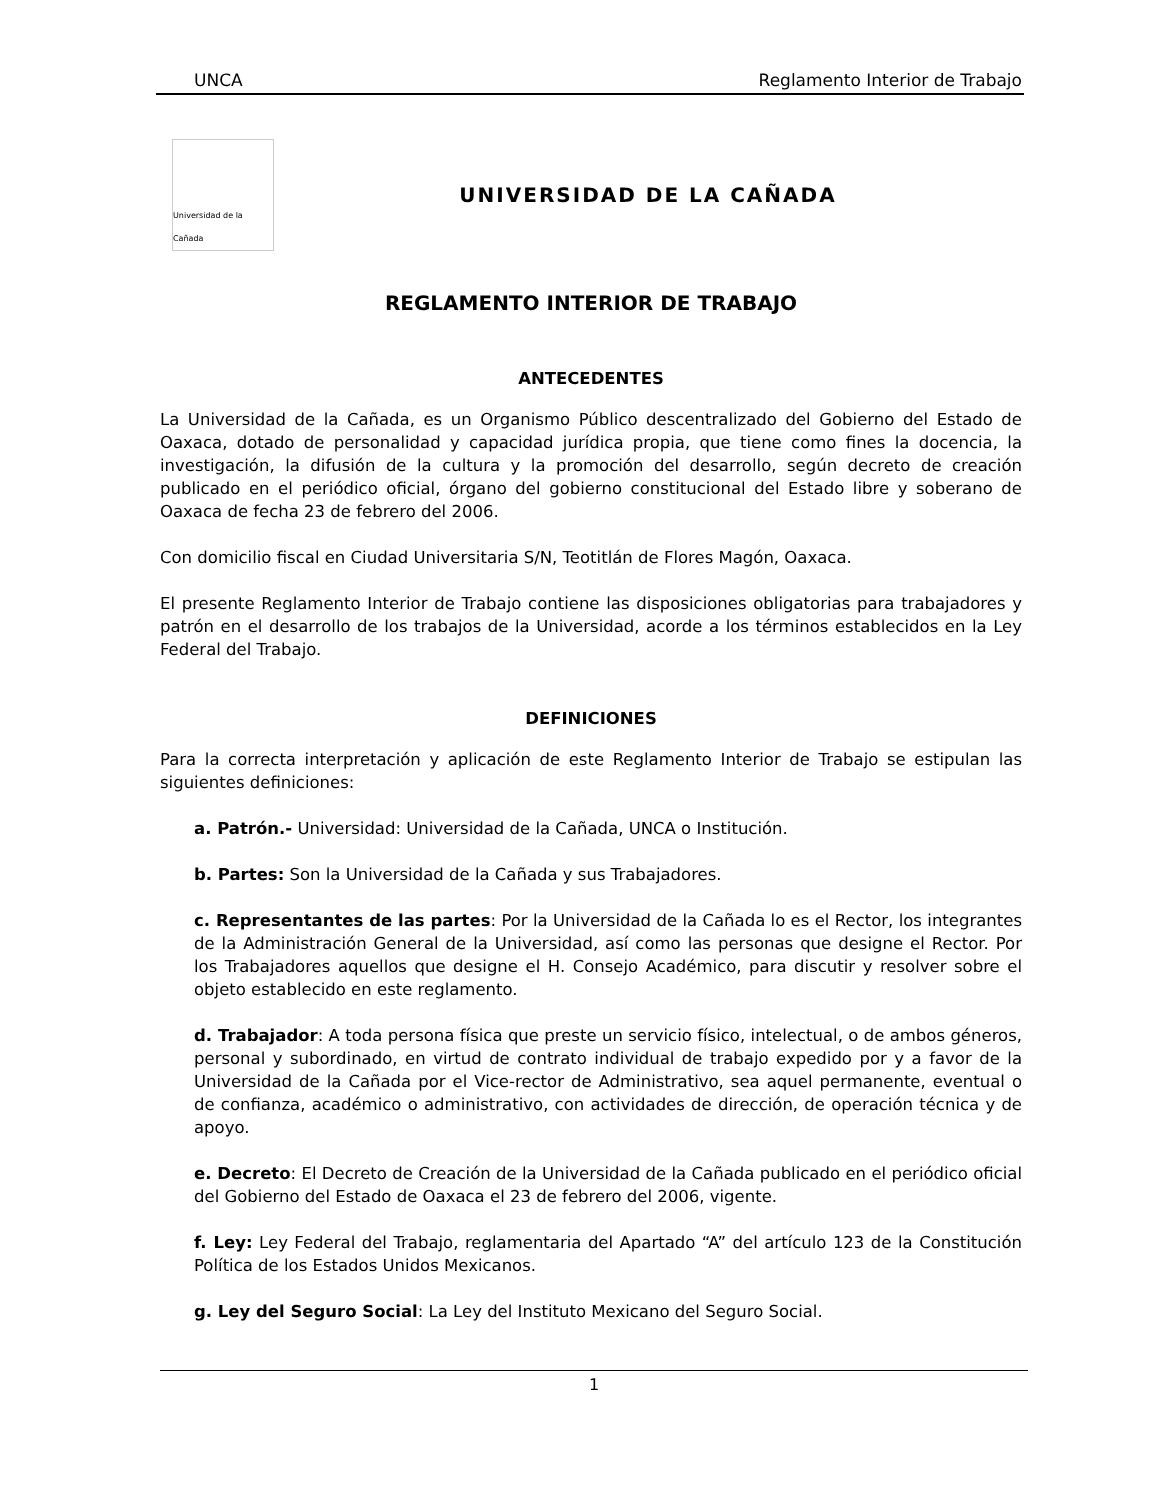UNCA Reglamento Interior de Trabajo
Universidad de la Cañada
UNIVERSIDAD DE LA CAÑADA
REGLAMENTO INTERIOR DE TRABAJO
ANTECEDENTES
La Universidad de la Cañada, es un Organismo Público descentralizado del Gobierno del Estado de Oaxaca, dotado de personalidad y capacidad jurídica propia, que tiene como fines la docencia, la investigación, la difusión de la cultura y la promoción del desarrollo, según decreto de creación publicado en el periódico oficial, órgano del gobierno constitucional del Estado libre y soberano de Oaxaca de fecha 23 de febrero del 2006.
Con domicilio fiscal en Ciudad Universitaria S/N, Teotitlán de Flores Magón, Oaxaca.
El presente Reglamento Interior de Trabajo contiene las disposiciones obligatorias para trabajadores y patrón en el desarrollo de los trabajos de la Universidad, acorde a los términos establecidos en la Ley Federal del Trabajo.
DEFINICIONES
Para la correcta interpretación y aplicación de este Reglamento Interior de Trabajo se estipulan las siguientes definiciones:
a. Patrón.- Universidad: Universidad de la Cañada, UNCA o Institución.
b. Partes: Son la Universidad de la Cañada y sus Trabajadores.
c. Representantes de las partes: Por la Universidad de la Cañada lo es el Rector, los integrantes de la Administración General de la Universidad, así como las personas que designe el Rector. Por los Trabajadores aquellos que designe el H. Consejo Académico, para discutir y resolver sobre el objeto establecido en este reglamento.
d. Trabajador: A toda persona física que preste un servicio físico, intelectual, o de ambos géneros, personal y subordinado, en virtud de contrato individual de trabajo expedido por y a favor de la Universidad de la Cañada por el Vice-rector de Administrativo, sea aquel permanente, eventual o de confianza, académico o administrativo, con actividades de dirección, de operación técnica y de apoyo.
e. Decreto: El Decreto de Creación de la Universidad de la Cañada publicado en el periódico oficial del Gobierno del Estado de Oaxaca el 23 de febrero del 2006, vigente.
f. Ley: Ley Federal del Trabajo, reglamentaria del Apartado “A” del artículo 123 de la Constitución Política de los Estados Unidos Mexicanos.
g. Ley del Seguro Social: La Ley del Instituto Mexicano del Seguro Social.
1